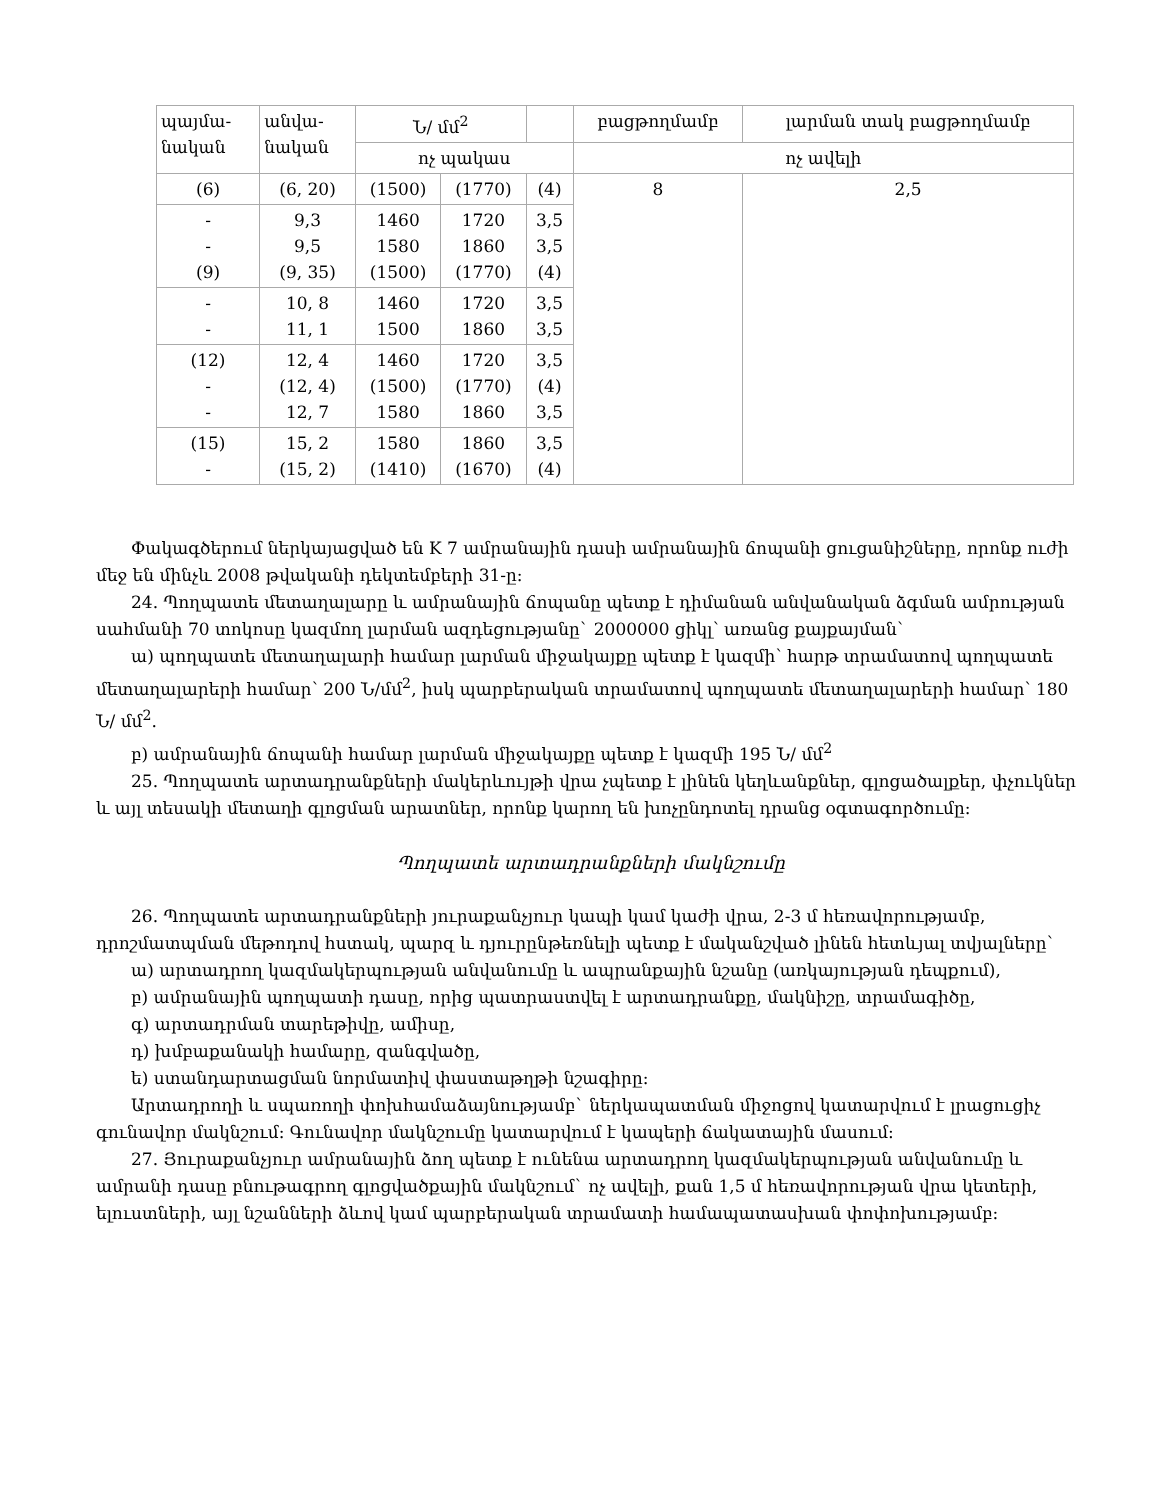| պայմա- նական | անվա- նական | Ն/ մմ<sup>2</sup> | | | բացթողմամբ | լարման տակ բացթողմամբ |
| | | ոչ պակաս | | | ոչ ավելի | |
| (6) | (6, 20) | (1500) | (1770) | (4) | 8 | 2,5 |
| - - (9) | 9,3 9,5 (9, 35) | 1460 1580 (1500) | 1720 1860 (1770) | 3,5 3,5 (4) | | |
| - - | 10, 8 11, 1 | 1460 1500 | 1720 1860 | 3,5 3,5 | | |
| (12) - - | 12, 4 (12, 4) 12, 7 | 1460 (1500) 1580 | 1720 (1770) 1860 | 3,5 (4) 3,5 | | |
| (15) - | 15, 2 (15, 2) | 1580 (1410) | 1860 (1670) | 3,5 (4) | | |
Փակագծերում ներկայացված են K 7 ամրանային դասի ամրանային ճոպանի ցուցանիշները, որոնք ուժի մեջ են մինչև 2008 թվականի դեկտեմբերի 31-ը:
24. Պողպատե մետաղալարը և ամրանային ճոպանը պետք է դիմանան անվանական ձգման ամրության սահմանի 70 տոկոսը կազմող լարման ազդեցությանը` 2000000 ցիկլ՝ առանց քայքայման`
ա) պողպատե մետաղալարի համար լարման միջակայքը պետք է կազմի՝ հարթ տրամատով պողպատե մետաղալարերի համար՝ 200 Ն/մմ<sup>2</sup>, իսկ պարբերական տրամատով պողպատե մետաղալարերի համար՝ 180 Ն/ մմ<sup>2</sup>.
բ) ամրանային ճոպանի համար լարման միջակայքը պետք է կազմի 195 Ն/ մմ<sup>2</sup>
25. Պողպատե արտադրանքների մակերևույթի վրա չպետք է լինեն կեղևանքներ, գլոցածալքեր, փչուկներ և այլ տեսակի մետաղի գլոցման արատներ, որոնք կարող են խոչընդոտել դրանց օգտագործումը:
Պողպատե արտադրանքների մակնշումը
26. Պողպատե արտադրանքների յուրաքանչյուր կապի կամ կաժի վրա, 2-3 մ հեռավորությամբ, դրոշմատպման մեթոդով հստակ, պարզ և դյուրընթեռնելի պետք է մականշված լինեն հետևյալ տվյալները`
ա) արտադրող կազմակերպության անվանումը և ապրանքային նշանը (առկայության դեպքում),
բ) ամրանային պողպատի դասը, որից պատրաստվել է արտադրանքը, մակնիշը, տրամագիծը,
գ) արտադրման տարեթիվը, ամիսը,
դ) խմբաքանակի համարը, զանգվածը,
ե) ստանդարտացման նորմատիվ փաստաթղթի նշագիրը:
Արտադրողի և սպառողի փոխհամաձայնությամբ` ներկապատման միջոցով կատարվում է լրացուցիչ գունավոր մակնշում: Գունավոր մակնշումը կատարվում է կապերի ճակատային մասում:
27. Յուրաքանչյուր ամրանային ձող պետք է ունենա արտադրող կազմակերպության անվանումը և ամրանի դասը բնութագրող գլոցվածքային մակնշում` ոչ ավելի, քան 1,5 մ հեռավորության վրա կետերի, ելուստների, այլ նշանների ձևով կամ պարբերական տրամատի համապատասխան փոփոխությամբ: